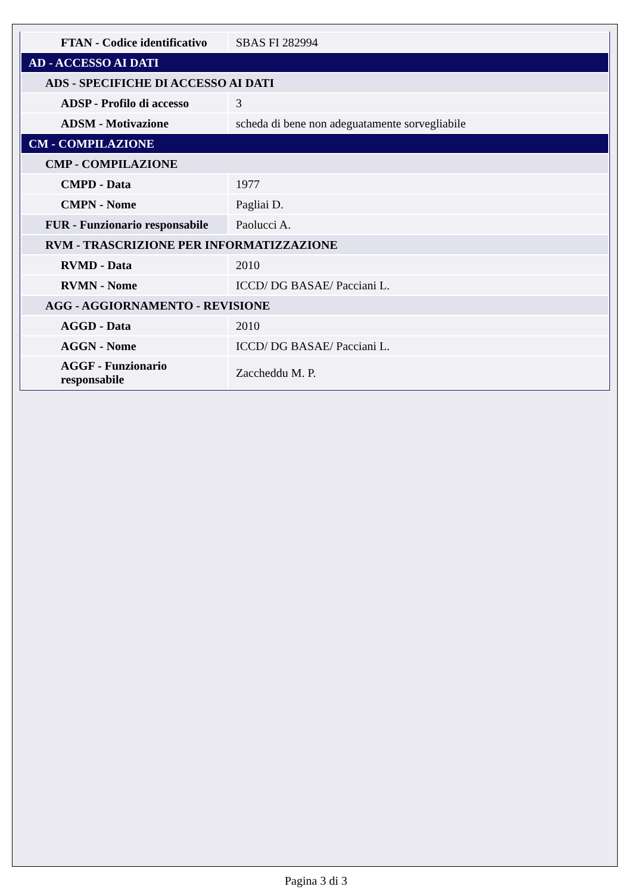| FTAN - Codice identificativo | SBAS FI 282994 |
| AD - ACCESSO AI DATI | |
| ADS - SPECIFICHE DI ACCESSO AI DATI | |
| ADSP - Profilo di accesso | 3 |
| ADSM - Motivazione | scheda di bene non adeguatamente sorvegliabile |
| CM - COMPILAZIONE | |
| CMP - COMPILAZIONE | |
| CMPD - Data | 1977 |
| CMPN - Nome | Pagliai D. |
| FUR - Funzionario responsabile | Paolucci A. |
| RVM - TRASCRIZIONE PER INFORMATIZZAZIONE | |
| RVMD - Data | 2010 |
| RVMN - Nome | ICCD/ DG BASAE/ Pacciani L. |
| AGG - AGGIORNAMENTO - REVISIONE | |
| AGGD - Data | 2010 |
| AGGN - Nome | ICCD/ DG BASAE/ Pacciani L. |
| AGGF - Funzionario responsabile | Zaccheddu M. P. |
Pagina 3 di 3